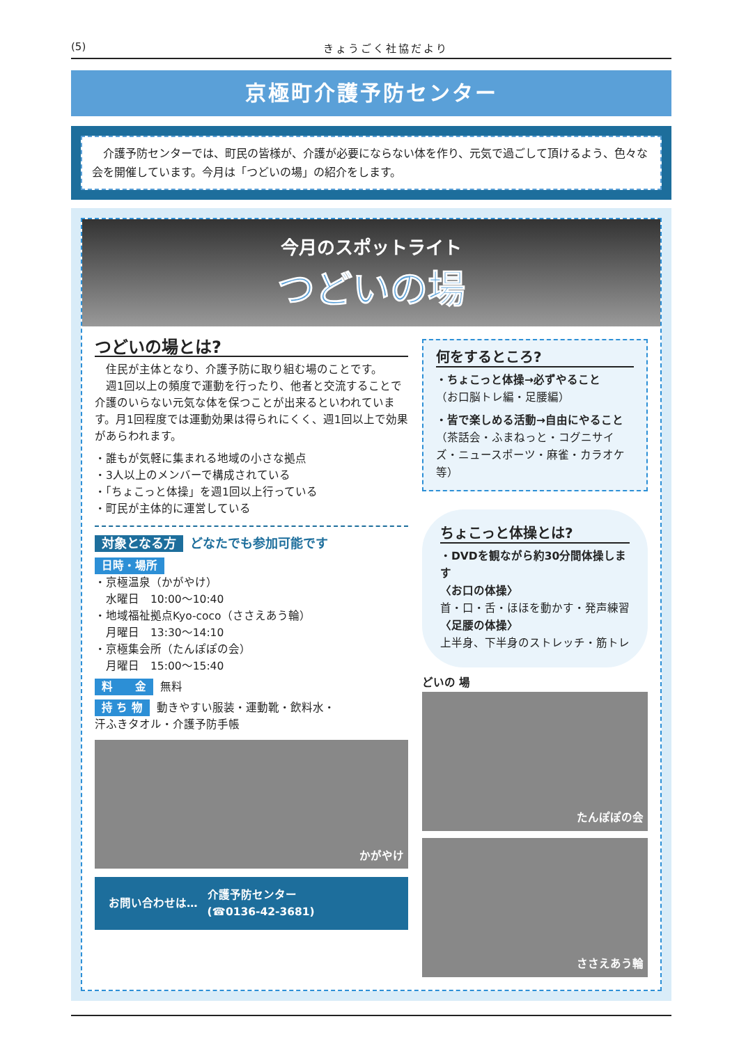(5) きょうごく社協だより
京極町介護予防センター
　介護予防センターでは、町民の皆様が、介護が必要にならない体を作り、元気で過ごして頂けるよう、色々な会を開催しています。今月は「つどいの場」の紹介をします。
今月のスポットライト
つどいの場
つどいの場とは?
　住民が主体となり、介護予防に取り組む場のことです。
　週1回以上の頻度で運動を行ったり、他者と交流することで介護のいらない元気な体を保つことが出来るといわれています。月1回程度では運動効果は得られにくく、週1回以上で効果があらわれます。
・誰もが気軽に集まれる地域の小さな拠点
・3人以上のメンバーで構成されている
・「ちょこっと体操」を週1回以上行っている
・町民が主体的に運営している
対象となる方 どなたでも参加可能です
日時・場所
・京極温泉（かがやけ）
　水曜日　10:00～10:40
・地域福祉拠点Kyo-coco（ささえあう輪）
　月曜日　13:30～14:10
・京極集会所（たんぽぽの会）
　月曜日　15:00～15:40
料　　金 無料
持 ち 物 動きやすい服装・運動靴・飲料水・
汗ふきタオル・介護予防手帳
かがやけ
お問い合わせは… 介護予防センター
(☎0136-42-3681)
何をするところ?
・ちょこっと体操→必ずやること
（お口脳トレ編・足腰編）
・皆で楽しめる活動→自由にやること
（茶話会・ふまねっと・コグニサイズ・ニュースポーツ・麻雀・カラオケ等）
ちょこっと体操とは?
・DVDを観ながら約30分間体操します
〈お口の体操〉
首・口・舌・ほほを動かす・発声練習
〈足腰の体操〉
上半身、下半身のストレッチ・筋トレ
どいの 場
たんぽぽの会
ささえあう輪